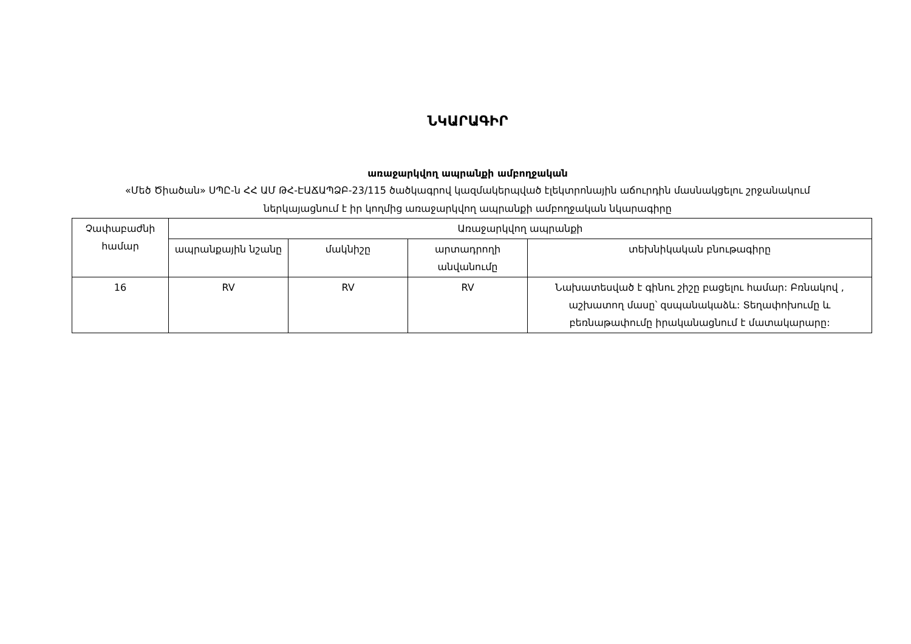ՆԿԱՐԱԳԻՐ
առաջարկվող ապրանքի ամբողջական
«Մեծ Ծիածան» ՍՊԸ-ն ՀՀ ԱՄ ԹՀ-ԷԱՃԱՊՁԲ-23/115 ծածկագրով կազմակերպված էլեկտրոնային աճուրդին մասնակցելու շրջանակում ներկայացնում է իր կողմից առաջարկվող ապրանքի ամբողջական նկարագիրը
| Չափաբաժնի համար | Առաջարկվող ապրանքի | | | |
| --- | --- | --- | --- | --- |
| | ապրանքային նշանը | մակնիշը | արտադրողի անվանումը | տեխնիկական բնութագիրը |
| 16 | RV | RV | RV | Նախատեսված է գինու շիշը բացելու համար: Բռնակով , աշխատող մասը՝ զսպանակաձև: Տեղափոխումը և բեռնաթափումը իրականացնում է մատակարարը: |